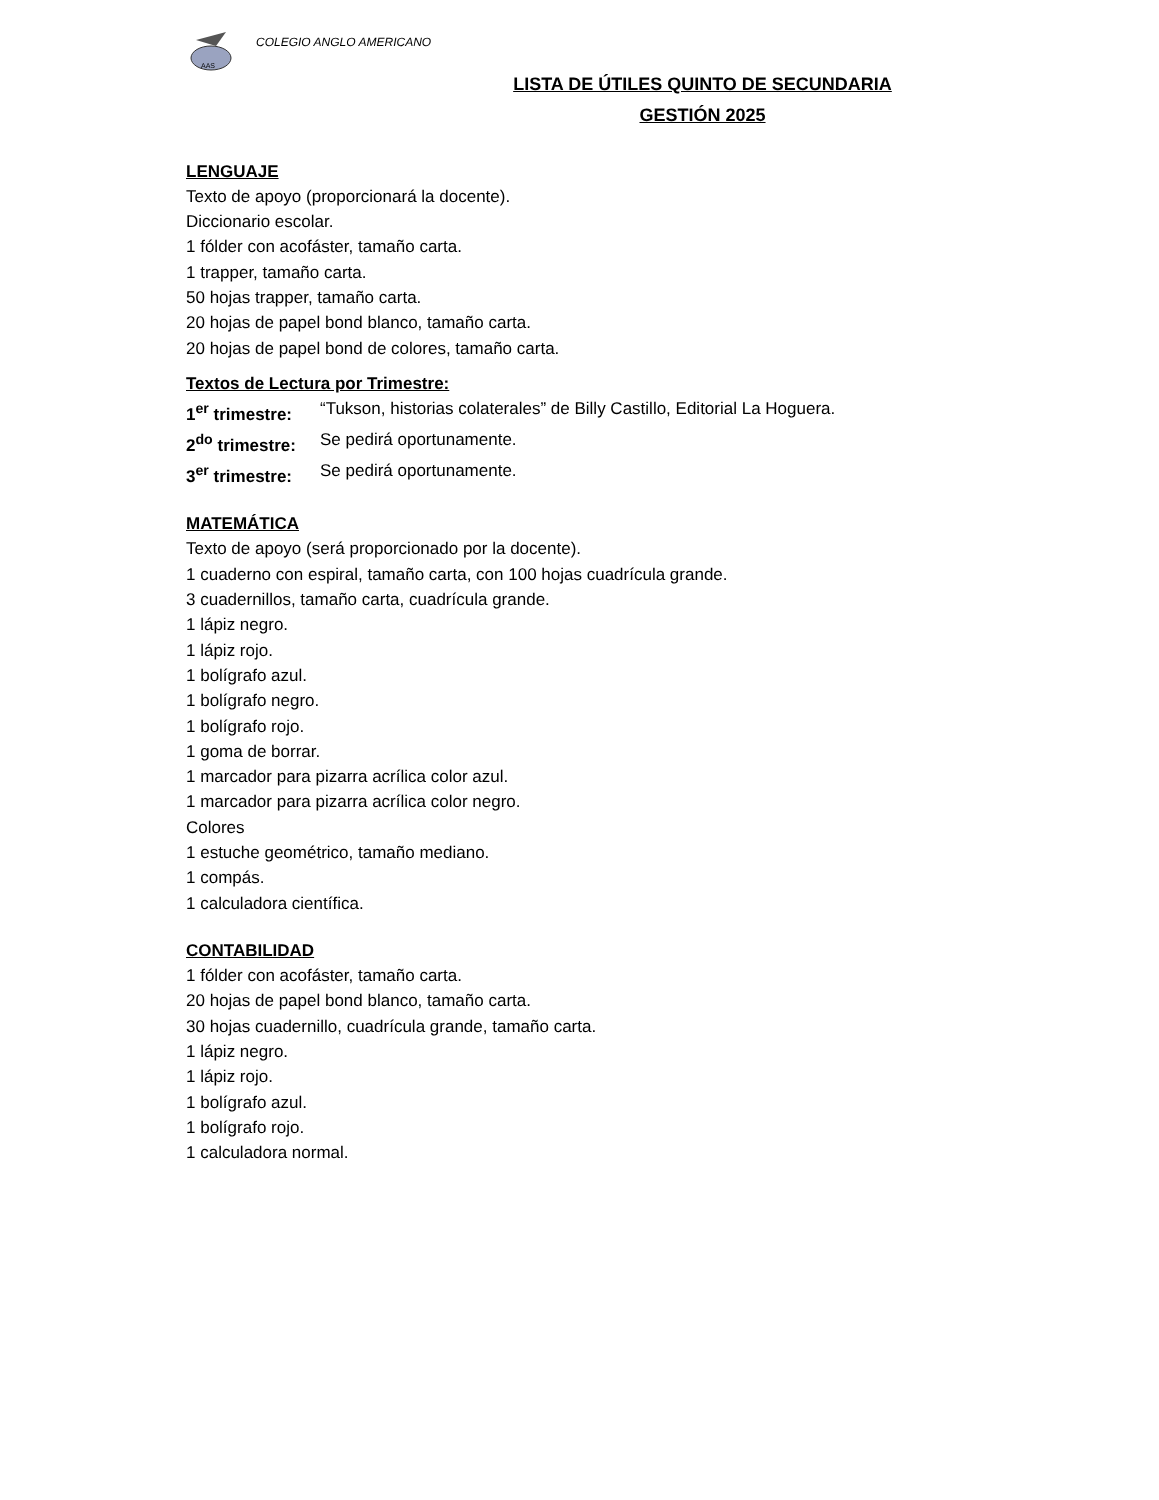AAS
COLEGIO ANGLO AMERICANO
LISTA DE ÚTILES QUINTO DE SECUNDARIA
GESTIÓN 2025
LENGUAJE
Texto de apoyo (proporcionará la docente).
Diccionario escolar.
1 fólder con acofáster, tamaño carta.
1 trapper, tamaño carta.
50 hojas trapper, tamaño carta.
20 hojas de papel bond blanco, tamaño carta.
20 hojas de papel bond de colores, tamaño carta.
Textos de Lectura por Trimestre:
1<sup>er</sup> trimestre: “Tukson, historias colaterales” de Billy Castillo, Editorial La Hoguera.
2<sup>do</sup> trimestre: Se pedirá oportunamente.
3<sup>er</sup> trimestre: Se pedirá oportunamente.
MATEMÁTICA
Texto de apoyo (será proporcionado por la docente).
1 cuaderno con espiral, tamaño carta, con 100 hojas cuadrícula grande.
3 cuadernillos, tamaño carta, cuadrícula grande.
1 lápiz negro.
1 lápiz rojo.
1 bolígrafo azul.
1 bolígrafo negro.
1 bolígrafo rojo.
1 goma de borrar.
1 marcador para pizarra acrílica color azul.
1 marcador para pizarra acrílica color negro.
Colores
1 estuche geométrico, tamaño mediano.
1 compás.
1 calculadora científica.
CONTABILIDAD
1 fólder con acofáster, tamaño carta.
20 hojas de papel bond blanco, tamaño carta.
30 hojas cuadernillo, cuadrícula grande, tamaño carta.
1 lápiz negro.
1 lápiz rojo.
1 bolígrafo azul.
1 bolígrafo rojo.
1 calculadora normal.